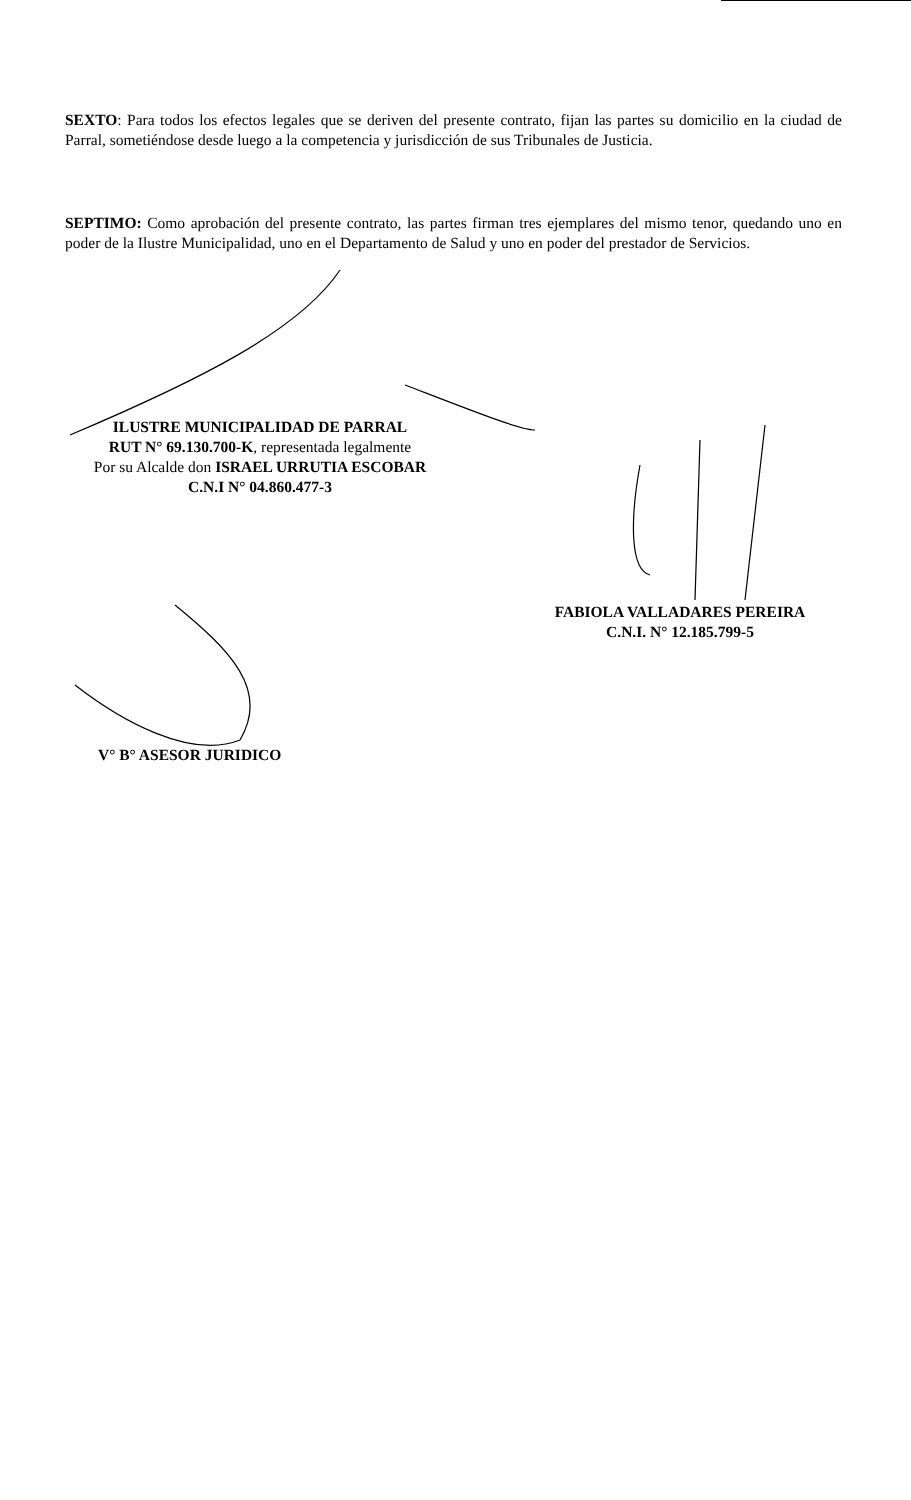SEXTO: Para todos los efectos legales que se deriven del presente contrato, fijan las partes su domicilio en la ciudad de Parral, sometiéndose desde luego a la competencia y jurisdicción de sus Tribunales de Justicia.
SEPTIMO: Como aprobación del presente contrato, las partes firman tres ejemplares del mismo tenor, quedando uno en poder de la Ilustre Municipalidad, uno en el Departamento de Salud y uno en poder del prestador de Servicios.
ILUSTRE MUNICIPALIDAD DE PARRAL
RUT N° 69.130.700-K, representada legalmente
Por su Alcalde don ISRAEL URRUTIA ESCOBAR
C.N.I N° 04.860.477-3
FABIOLA VALLADARES PEREIRA
C.N.I. N° 12.185.799-5
V° B° ASESOR JURIDICO